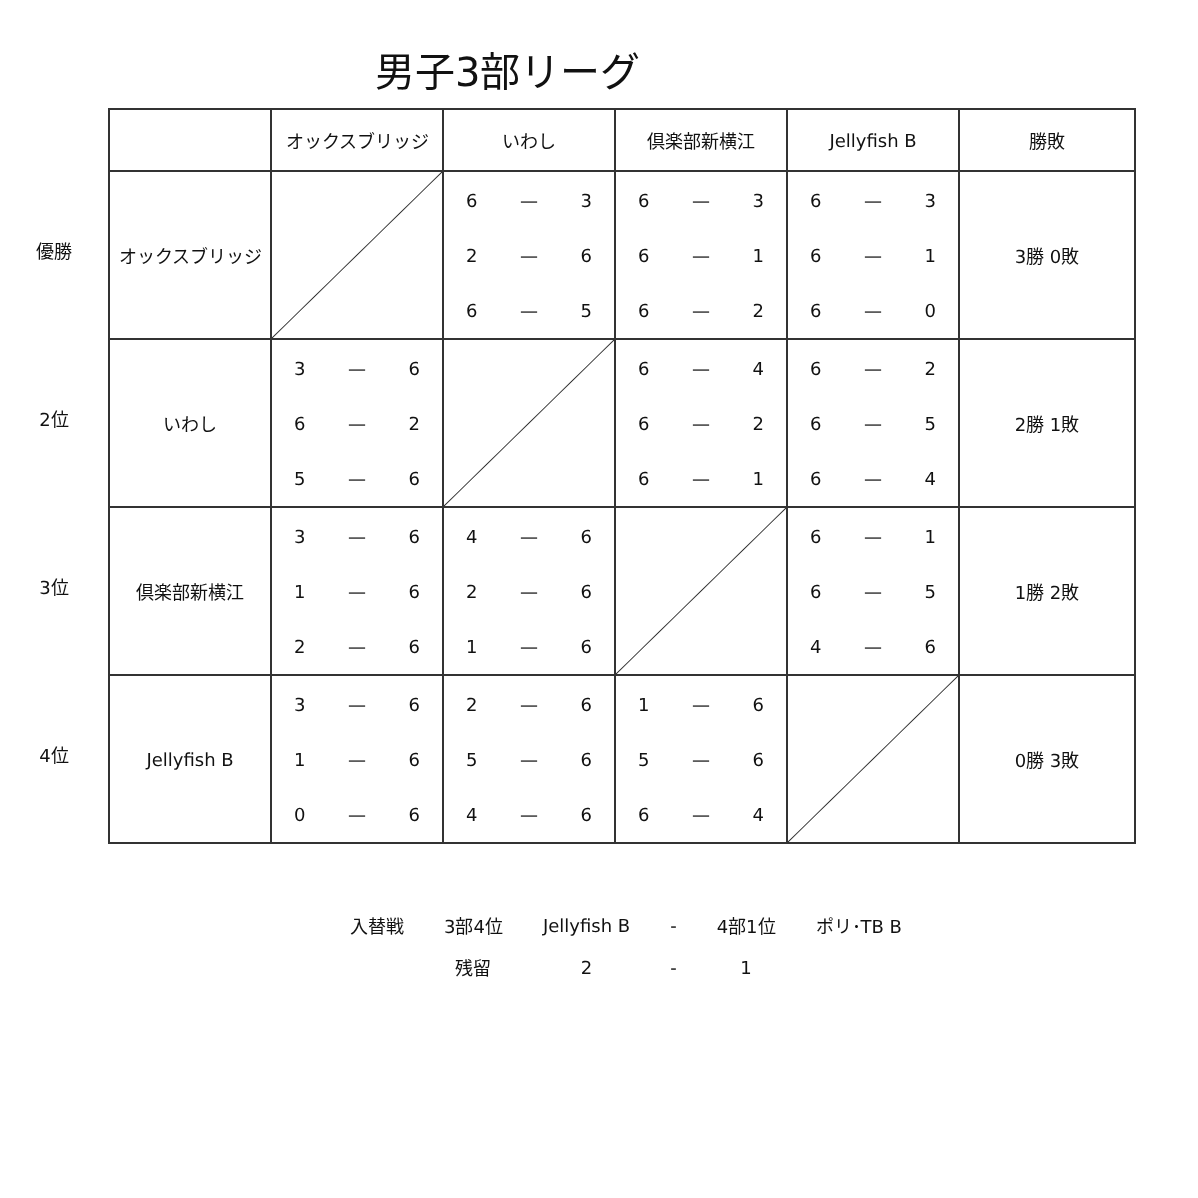男子3部リーグ
優勝
2位
3位
4位
| | オックスブリッジ | いわし | 倶楽部新横江 | Jellyfish B | 勝敗 |
| --- | --- | --- | --- | --- | --- |
| オックスブリッジ | | 6 — 3 2 — 6 6 — 5 | 6 — 3 6 — 1 6 — 2 | 6 — 3 6 — 1 6 — 0 | 3勝 0敗 |
| いわし | 3 — 6 6 — 2 5 — 6 | | 6 — 4 6 — 2 6 — 1 | 6 — 2 6 — 5 6 — 4 | 2勝 1敗 |
| 倶楽部新横江 | 3 — 6 1 — 6 2 — 6 | 4 — 6 2 — 6 1 — 6 | | 6 — 1 6 — 5 4 — 6 | 1勝 2敗 |
| Jellyfish B | 3 — 6 1 — 6 0 — 6 | 2 — 6 5 — 6 4 — 6 | 1 — 6 5 — 6 6 — 4 | | 0勝 3敗 |
| 入替戦 | 3部4位 | Jellyfish B | - | 4部1位 | ポリ･TB B |
| | 残留 | 2 | - | 1 | |